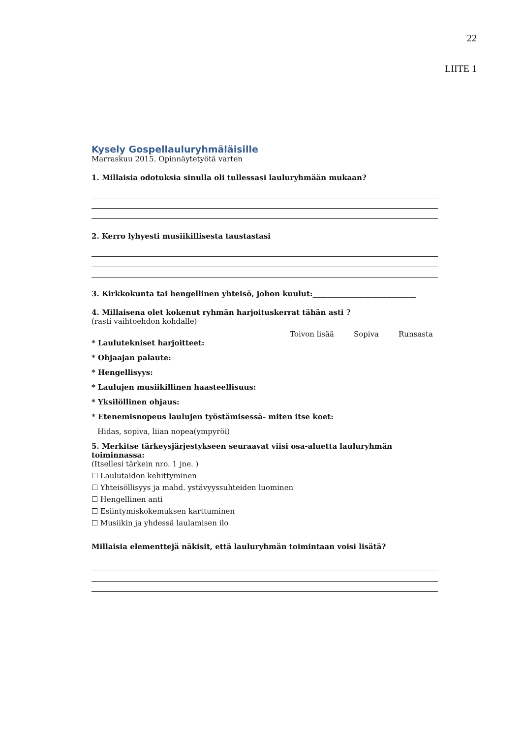22
LIITE 1
Kysely Gospellauluryhmäläisille
Marraskuu 2015. Opinnäytetyötä varten
1. Millaisia odotuksia sinulla oli tullessasi lauluryhmään mukaan?
2. Kerro lyhyesti musiikillisesta taustastasi
3. Kirkkokunta tai hengellinen yhteisö, johon kuulut:____________________________
4. Millaisena olet kokenut ryhmän harjoituskerrat tähän asti ?
(rasti vaihtoehdon kohdalle)
Toivon lisää Sopiva Runsasta
* Laulutekniset harjoitteet:
* Ohjaajan palaute:
* Hengellisyys:
* Laulujen musiikillinen haasteellisuus:
* Yksilöllinen ohjaus:
* Etenemisnopeus laulujen työstämisessä- miten itse koet:
Hidas, sopiva, liian nopea(ympyröi)
5. Merkitse tärkeysjärjestykseen seuraavat viisi osa-aluetta lauluryhmän toiminnassa:
(Itsellesi tärkein nro. 1 jne. )
☐ Laulutaidon kehittyminen
☐ Yhteisöllisyys ja mahd. ystävyyssuhteiden luominen
☐ Hengellinen anti
☐ Esiintymiskokemuksen karttuminen
☐ Musiikin ja yhdessä laulamisen ilo
Millaisia elementtejä näkisit, että lauluryhmän toimintaan voisi lisätä?